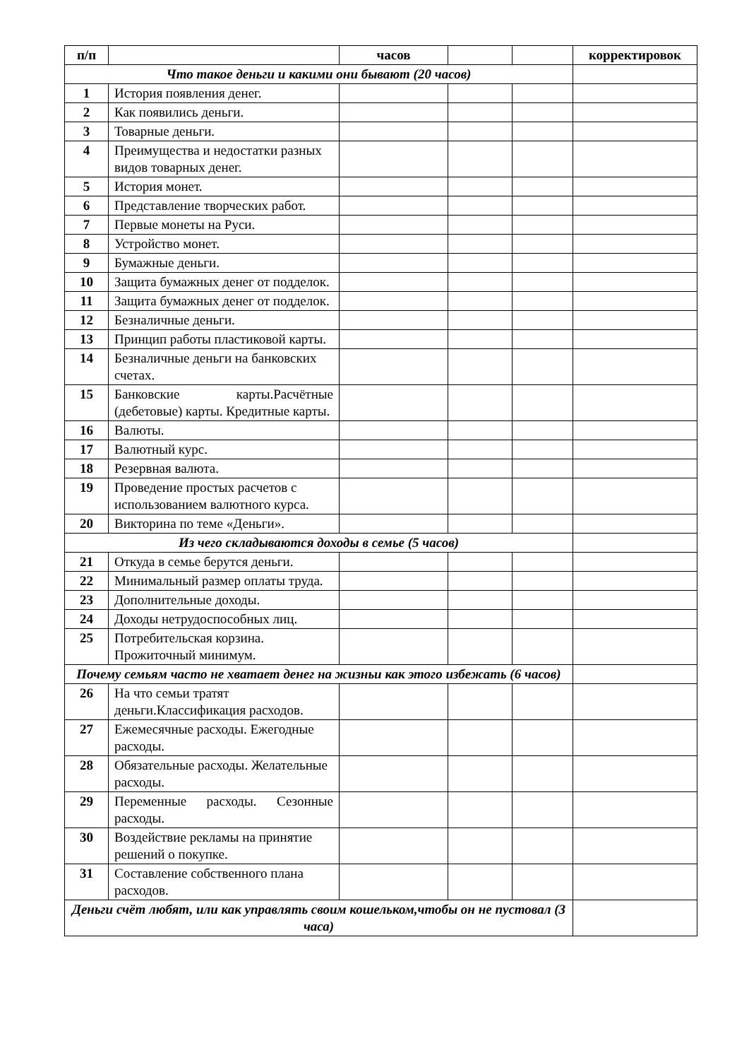| п/п | | часов | | | корректировок |
| --- | --- | --- | --- | --- | --- |
| Что такое деньги и какими они бывают (20 часов) | | | | | |
| 1 | История появления денег. | | | | |
| 2 | Как появились деньги. | | | | |
| 3 | Товарные деньги. | | | | |
| 4 | Преимущества и недостатки разных видов товарных денег. | | | | |
| 5 | История монет. | | | | |
| 6 | Представление творческих работ. | | | | |
| 7 | Первые монеты на Руси. | | | | |
| 8 | Устройство монет. | | | | |
| 9 | Бумажные деньги. | | | | |
| 10 | Защита бумажных денег от подделок. | | | | |
| 11 | Защита бумажных денег от подделок. | | | | |
| 12 | Безналичные деньги. | | | | |
| 13 | Принцип работы пластиковой карты. | | | | |
| 14 | Безналичные деньги на банковских счетах. | | | | |
| 15 | Банковские карты.Расчётные (дебетовые) карты. Кредитные карты. | | | | |
| 16 | Валюты. | | | | |
| 17 | Валютный курс. | | | | |
| 18 | Резервная валюта. | | | | |
| 19 | Проведение простых расчетов с использованием валютного курса. | | | | |
| 20 | Викторина по теме «Деньги». | | | | |
| Из чего складываются доходы в семье (5 часов) | | | | | |
| 21 | Откуда в семье берутся деньги. | | | | |
| 22 | Минимальный размер оплаты труда. | | | | |
| 23 | Дополнительные доходы. | | | | |
| 24 | Доходы нетрудоспособных лиц. | | | | |
| 25 | Потребительская корзина. Прожиточный минимум. | | | | |
| Почему семьям часто не хватает денег на жизньи как этого избежать (6 часов) | | | | | |
| 26 | На что семьи тратят деньги.Классификация расходов. | | | | |
| 27 | Ежемесячные расходы. Ежегодные расходы. | | | | |
| 28 | Обязательные расходы. Желательные расходы. | | | | |
| 29 | Переменные расходы. Сезонные расходы. | | | | |
| 30 | Воздействие рекламы на принятие решений о покупке. | | | | |
| 31 | Составление собственного плана расходов. | | | | |
| Деньги счёт любят, или как управлять своим кошельком,чтобы он не пустовал (3 часа) | | | | | |